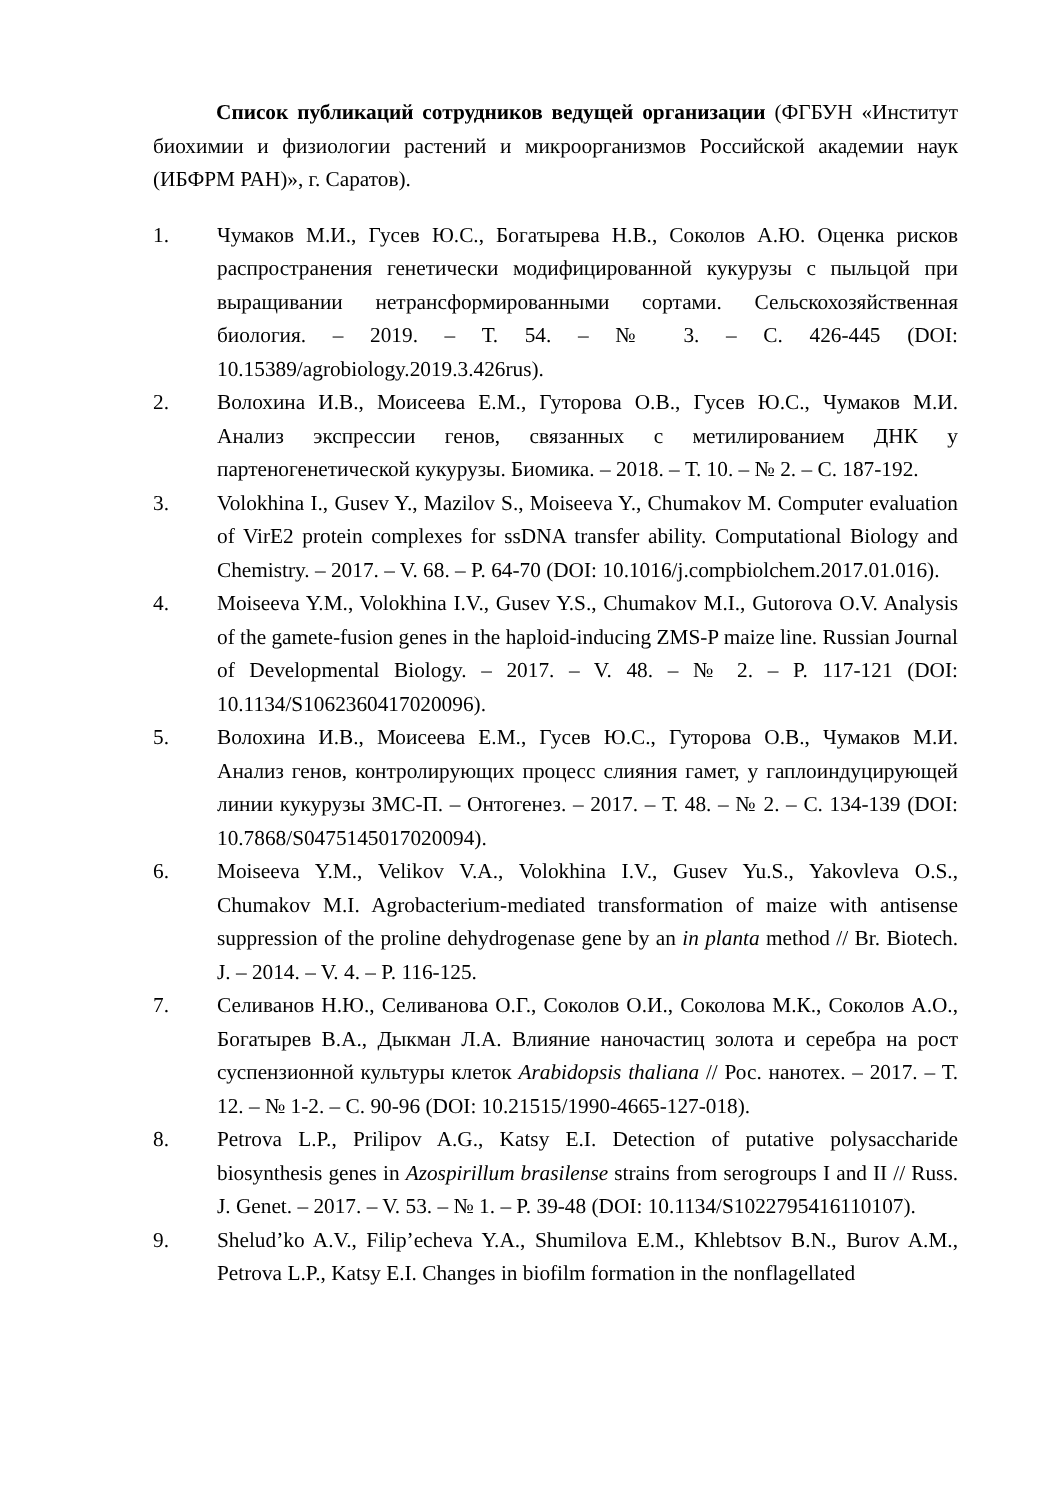Список публикаций сотрудников ведущей организации (ФГБУН «Институт биохимии и физиологии растений и микроорганизмов Российской академии наук (ИБФРМ РАН)», г. Саратов).
1. Чумаков М.И., Гусев Ю.С., Богатырева Н.В., Соколов А.Ю. Оценка рисков распространения генетически модифицированной кукурузы с пыльцой при выращивании нетрансформированными сортами. Сельскохозяйственная биология. – 2019. – Т. 54. – № 3. – С. 426-445 (DOI: 10.15389/agrobiology.2019.3.426rus).
2. Волохина И.В., Моисеева Е.М., Гуторова О.В., Гусев Ю.С., Чумаков М.И. Анализ экспрессии генов, связанных с метилированием ДНК у партеногенетической кукурузы. Биомика. – 2018. – Т. 10. – № 2. – С. 187-192.
3. Volokhina I., Gusev Y., Mazilov S., Moiseeva Y., Chumakov M. Computer evaluation of VirE2 protein complexes for ssDNA transfer ability. Computational Biology and Chemistry. – 2017. – V. 68. – P. 64-70 (DOI: 10.1016/j.compbiolchem.2017.01.016).
4. Moiseeva Y.M., Volokhina I.V., Gusev Y.S., Chumakov M.I., Gutorova O.V. Analysis of the gamete-fusion genes in the haploid-inducing ZMS-P maize line. Russian Journal of Developmental Biology. – 2017. – V. 48. – № 2. – P. 117-121 (DOI: 10.1134/S1062360417020096).
5. Волохина И.В., Моисеева Е.М., Гусев Ю.С., Гуторова О.В., Чумаков М.И. Анализ генов, контролирующих процесс слияния гамет, у гаплоиндуцирующей линии кукурузы ЗМС-П. – Онтогенез. – 2017. – Т. 48. – № 2. – С. 134-139 (DOI: 10.7868/S0475145017020094).
6. Moiseeva Y.M., Velikov V.A., Volokhina I.V., Gusev Yu.S., Yakovleva O.S., Chumakov M.I. Agrobacterium-mediated transformation of maize with antisense suppression of the proline dehydrogenase gene by an in planta method // Br. Biotech. J. – 2014. – V. 4. – P. 116-125.
7. Селиванов Н.Ю., Селиванова О.Г., Соколов О.И., Соколова М.К., Соколов А.О., Богатырев В.А., Дыкман Л.А. Влияние наночастиц золота и серебра на рост суспензионной культуры клеток Arabidopsis thaliana // Рос. нанотех. – 2017. – Т. 12. – № 1-2. – С. 90-96 (DOI: 10.21515/1990-4665-127-018).
8. Petrova L.P., Prilipov A.G., Katsy E.I. Detection of putative polysaccharide biosynthesis genes in Azospirillum brasilense strains from serogroups I and II // Russ. J. Genet. – 2017. – V. 53. – № 1. – P. 39-48 (DOI: 10.1134/S1022795416110107).
9. Shelud’ko A.V., Filip’echeva Y.A., Shumilova E.M., Khlebtsov B.N., Burov A.M., Petrova L.P., Katsy E.I. Changes in biofilm formation in the nonflagellated